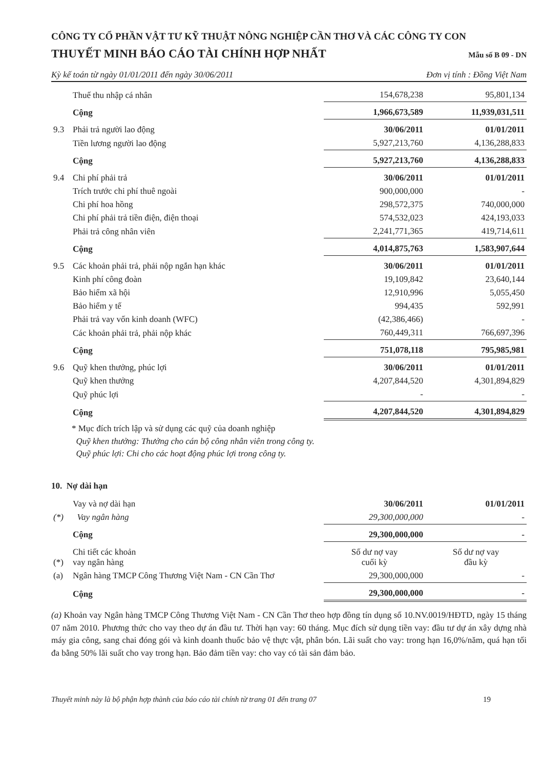CÔNG TY CỔ PHẦN VẬT TƯ KỸ THUẬT NÔNG NGHIỆP CẦN THƠ VÀ CÁC CÔNG TY CON
THUYẾT MINH BÁO CÁO TÀI CHÍNH HỢP NHẤT
Mẫu số B 09 - DN
Kỳ kế toán từ ngày 01/01/2011 đến ngày 30/06/2011 Đơn vị tính : Đồng Việt Nam
| | Thuế thu nhập cá nhân | 154,678,238 | 95,801,134 |
| | Cộng | 1,966,673,589 | 11,939,031,511 |
| 9.3 | Phải trả người lao động | 30/06/2011 | 01/01/2011 |
| | Tiền lương người lao động | 5,927,213,760 | 4,136,288,833 |
| | Cộng | 5,927,213,760 | 4,136,288,833 |
| 9.4 | Chi phí phải trả | 30/06/2011 | 01/01/2011 |
| | Trích trước chi phí thuê ngoài | 900,000,000 | - |
| | Chi phí hoa hồng | 298,572,375 | 740,000,000 |
| | Chi phí phải trả tiền điện, điện thoại | 574,532,023 | 424,193,033 |
| | Phải trả công nhân viên | 2,241,771,365 | 419,714,611 |
| | Cộng | 4,014,875,763 | 1,583,907,644 |
| 9.5 | Các khoản phải trả, phải nộp ngắn hạn khác | 30/06/2011 | 01/01/2011 |
| | Kinh phí công đoàn | 19,109,842 | 23,640,144 |
| | Bảo hiểm xã hội | 12,910,996 | 5,055,450 |
| | Bảo hiểm y tế | 994,435 | 592,991 |
| | Phải trả vay vốn kinh doanh (WFC) | (42,386,466) | - |
| | Các khoản phải trả, phải nộp khác | 760,449,311 | 766,697,396 |
| | Cộng | 751,078,118 | 795,985,981 |
| 9.6 | Quỹ khen thưởng, phúc lợi | 30/06/2011 | 01/01/2011 |
| | Quỹ khen thưởng | 4,207,844,520 | 4,301,894,829 |
| | Quỹ phúc lợi | - | - |
| | Cộng | 4,207,844,520 | 4,301,894,829 |
* Mục đích trích lập và sử dụng các quỹ của doanh nghiệp
Quỹ khen thưởng: Thưởng cho cán bộ công nhân viên trong công ty.
Quỹ phúc lợi: Chi cho các hoạt động phúc lợi trong công ty.
10. Nợ dài hạn
| | Vay và nợ dài hạn | 30/06/2011 | 01/01/2011 |
| (*) | Vay ngân hàng | 29,300,000,000 | - |
| | Cộng | 29,300,000,000 | - |
| (*) | Chi tiết các khoản vay ngân hàng | Số dư nợ vay cuối kỳ | Số dư nợ vay đầu kỳ |
| (a) | Ngân hàng TMCP Công Thương Việt Nam - CN Cần Thơ | 29,300,000,000 | - |
| | Cộng | 29,300,000,000 | - |
(a) Khoản vay Ngân hàng TMCP Công Thương Việt Nam - CN Cần Thơ theo hợp đồng tín dụng số 10.NV.0019/HĐTD, ngày 15 tháng 07 năm 2010. Phương thức cho vay theo dự án đầu tư. Thời hạn vay: 60 tháng. Mục đích sử dụng tiền vay: đầu tư dự án xây dựng nhà máy gia công, sang chai đóng gói và kinh doanh thuốc bảo vệ thực vật, phân bón. Lãi suất cho vay: trong hạn 16,0%/năm, quá hạn tối đa bằng 50% lãi suất cho vay trong hạn. Bảo đảm tiền vay: cho vay có tài sản đảm bảo.
Thuyết minh này là bộ phận hợp thành của báo cáo tài chính từ trang 01 đến trang 07 19